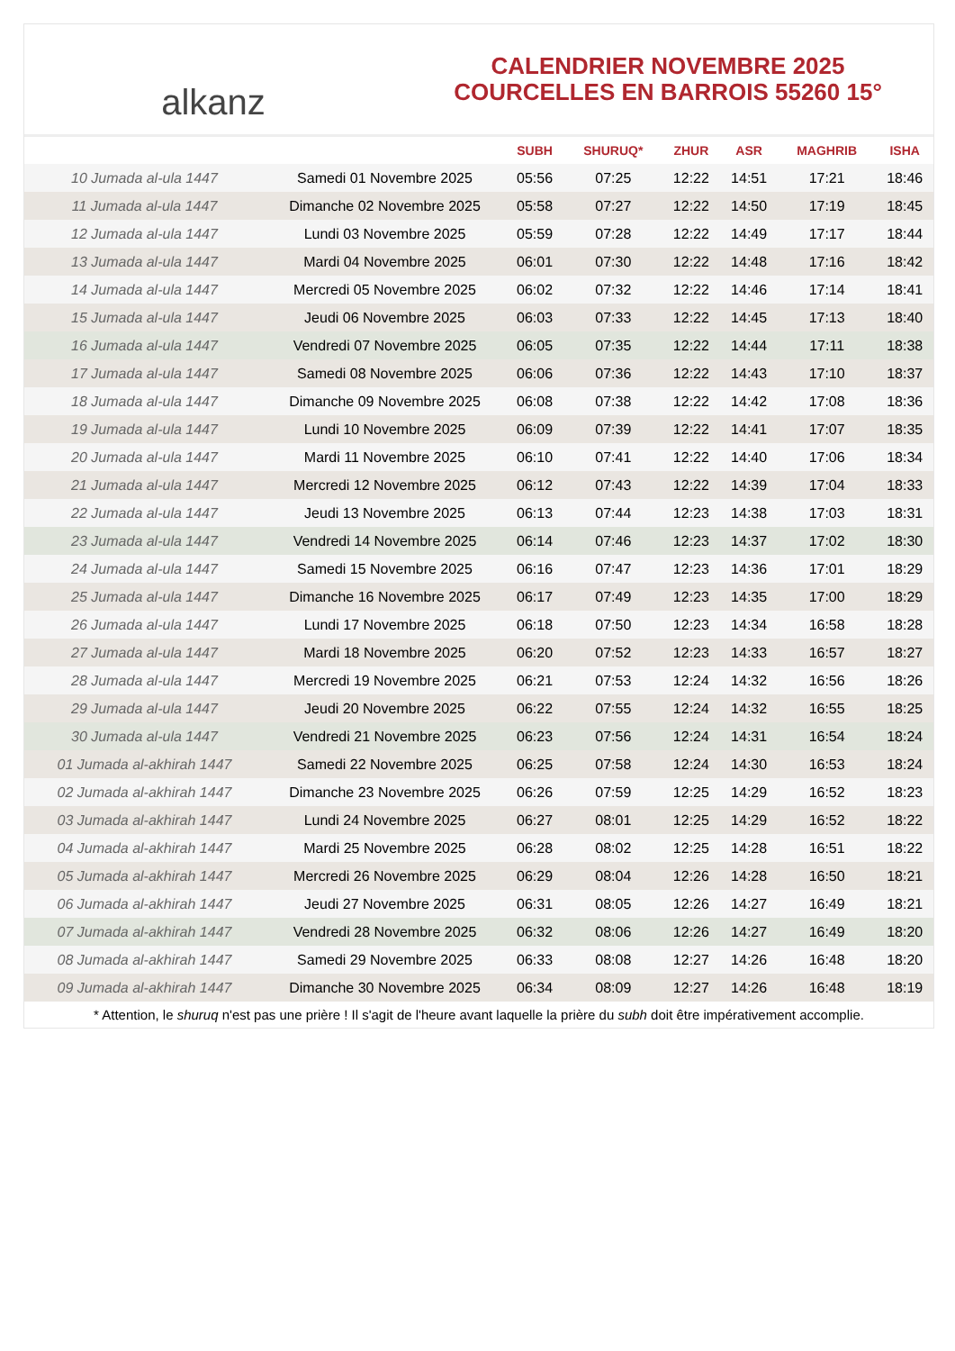alkanz
CALENDRIER NOVEMBRE 2025
COURCELLES EN BARROIS 55260 15°
| | | SUBH | SHURUQ* | ZHUR | ASR | MAGHRIB | ISHA |
| --- | --- | --- | --- | --- | --- | --- | --- |
| 10 Jumada al-ula 1447 | Samedi 01 Novembre 2025 | 05:56 | 07:25 | 12:22 | 14:51 | 17:21 | 18:46 |
| 11 Jumada al-ula 1447 | Dimanche 02 Novembre 2025 | 05:58 | 07:27 | 12:22 | 14:50 | 17:19 | 18:45 |
| 12 Jumada al-ula 1447 | Lundi 03 Novembre 2025 | 05:59 | 07:28 | 12:22 | 14:49 | 17:17 | 18:44 |
| 13 Jumada al-ula 1447 | Mardi 04 Novembre 2025 | 06:01 | 07:30 | 12:22 | 14:48 | 17:16 | 18:42 |
| 14 Jumada al-ula 1447 | Mercredi 05 Novembre 2025 | 06:02 | 07:32 | 12:22 | 14:46 | 17:14 | 18:41 |
| 15 Jumada al-ula 1447 | Jeudi 06 Novembre 2025 | 06:03 | 07:33 | 12:22 | 14:45 | 17:13 | 18:40 |
| 16 Jumada al-ula 1447 | Vendredi 07 Novembre 2025 | 06:05 | 07:35 | 12:22 | 14:44 | 17:11 | 18:38 |
| 17 Jumada al-ula 1447 | Samedi 08 Novembre 2025 | 06:06 | 07:36 | 12:22 | 14:43 | 17:10 | 18:37 |
| 18 Jumada al-ula 1447 | Dimanche 09 Novembre 2025 | 06:08 | 07:38 | 12:22 | 14:42 | 17:08 | 18:36 |
| 19 Jumada al-ula 1447 | Lundi 10 Novembre 2025 | 06:09 | 07:39 | 12:22 | 14:41 | 17:07 | 18:35 |
| 20 Jumada al-ula 1447 | Mardi 11 Novembre 2025 | 06:10 | 07:41 | 12:22 | 14:40 | 17:06 | 18:34 |
| 21 Jumada al-ula 1447 | Mercredi 12 Novembre 2025 | 06:12 | 07:43 | 12:22 | 14:39 | 17:04 | 18:33 |
| 22 Jumada al-ula 1447 | Jeudi 13 Novembre 2025 | 06:13 | 07:44 | 12:23 | 14:38 | 17:03 | 18:31 |
| 23 Jumada al-ula 1447 | Vendredi 14 Novembre 2025 | 06:14 | 07:46 | 12:23 | 14:37 | 17:02 | 18:30 |
| 24 Jumada al-ula 1447 | Samedi 15 Novembre 2025 | 06:16 | 07:47 | 12:23 | 14:36 | 17:01 | 18:29 |
| 25 Jumada al-ula 1447 | Dimanche 16 Novembre 2025 | 06:17 | 07:49 | 12:23 | 14:35 | 17:00 | 18:29 |
| 26 Jumada al-ula 1447 | Lundi 17 Novembre 2025 | 06:18 | 07:50 | 12:23 | 14:34 | 16:58 | 18:28 |
| 27 Jumada al-ula 1447 | Mardi 18 Novembre 2025 | 06:20 | 07:52 | 12:23 | 14:33 | 16:57 | 18:27 |
| 28 Jumada al-ula 1447 | Mercredi 19 Novembre 2025 | 06:21 | 07:53 | 12:24 | 14:32 | 16:56 | 18:26 |
| 29 Jumada al-ula 1447 | Jeudi 20 Novembre 2025 | 06:22 | 07:55 | 12:24 | 14:32 | 16:55 | 18:25 |
| 30 Jumada al-ula 1447 | Vendredi 21 Novembre 2025 | 06:23 | 07:56 | 12:24 | 14:31 | 16:54 | 18:24 |
| 01 Jumada al-akhirah 1447 | Samedi 22 Novembre 2025 | 06:25 | 07:58 | 12:24 | 14:30 | 16:53 | 18:24 |
| 02 Jumada al-akhirah 1447 | Dimanche 23 Novembre 2025 | 06:26 | 07:59 | 12:25 | 14:29 | 16:52 | 18:23 |
| 03 Jumada al-akhirah 1447 | Lundi 24 Novembre 2025 | 06:27 | 08:01 | 12:25 | 14:29 | 16:52 | 18:22 |
| 04 Jumada al-akhirah 1447 | Mardi 25 Novembre 2025 | 06:28 | 08:02 | 12:25 | 14:28 | 16:51 | 18:22 |
| 05 Jumada al-akhirah 1447 | Mercredi 26 Novembre 2025 | 06:29 | 08:04 | 12:26 | 14:28 | 16:50 | 18:21 |
| 06 Jumada al-akhirah 1447 | Jeudi 27 Novembre 2025 | 06:31 | 08:05 | 12:26 | 14:27 | 16:49 | 18:21 |
| 07 Jumada al-akhirah 1447 | Vendredi 28 Novembre 2025 | 06:32 | 08:06 | 12:26 | 14:27 | 16:49 | 18:20 |
| 08 Jumada al-akhirah 1447 | Samedi 29 Novembre 2025 | 06:33 | 08:08 | 12:27 | 14:26 | 16:48 | 18:20 |
| 09 Jumada al-akhirah 1447 | Dimanche 30 Novembre 2025 | 06:34 | 08:09 | 12:27 | 14:26 | 16:48 | 18:19 |
* Attention, le shuruq n'est pas une prière ! Il s'agit de l'heure avant laquelle la prière du subh doit être impérativement accomplie.